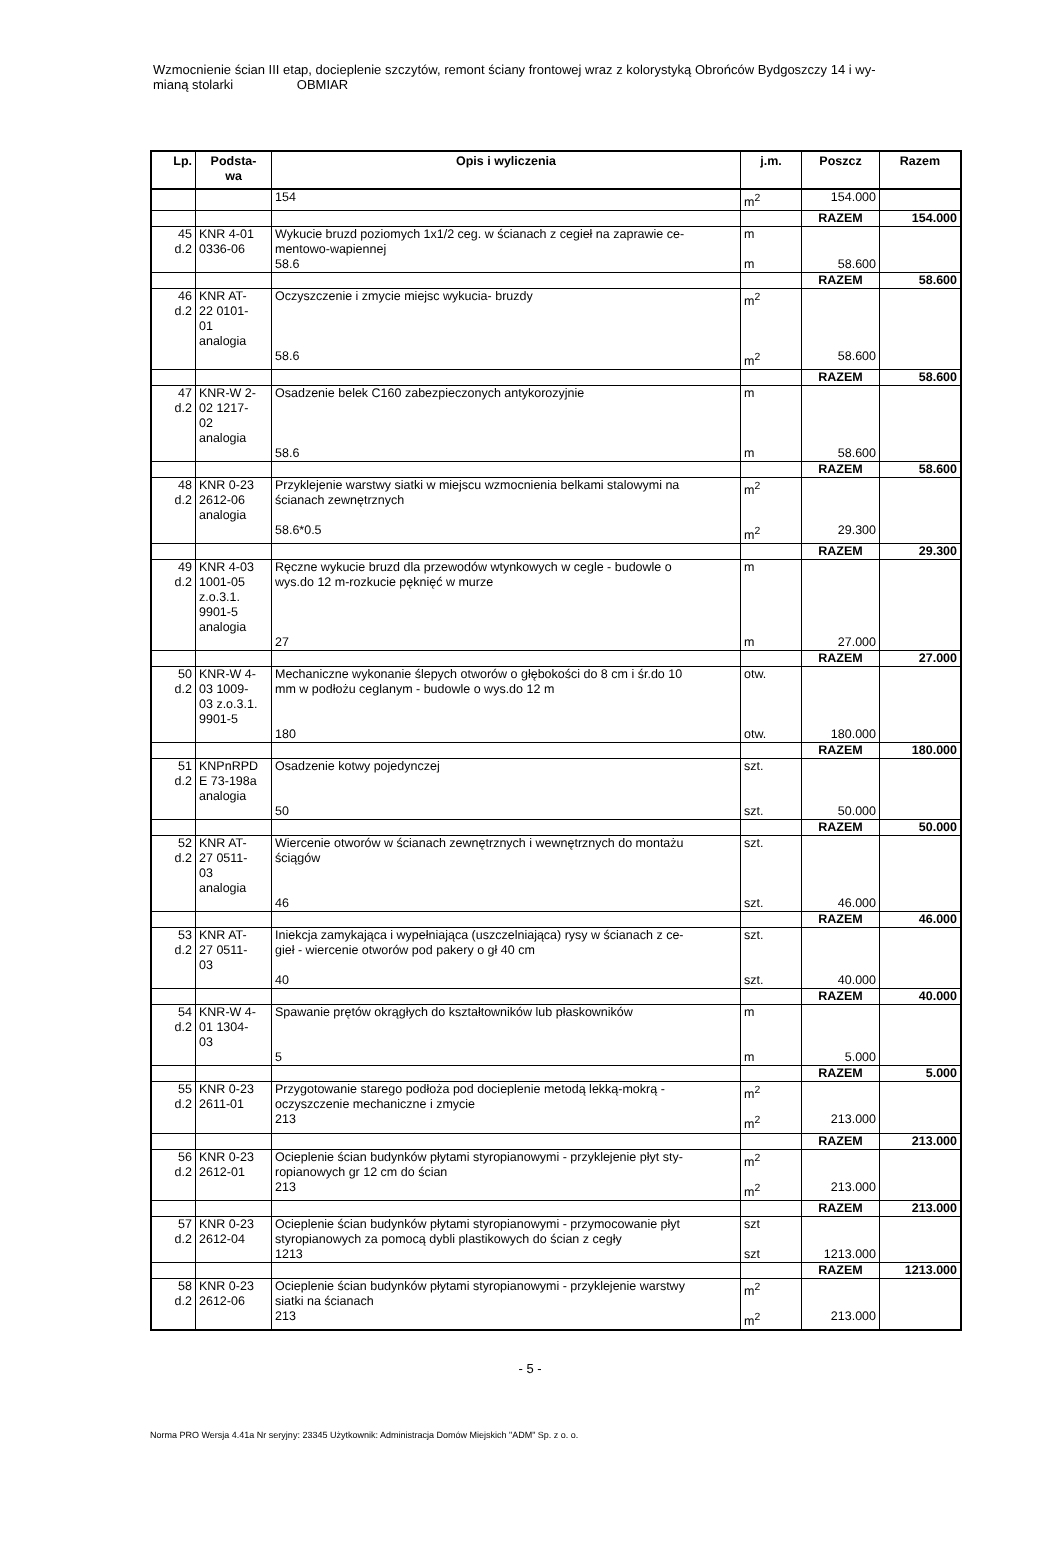Wzmocnienie ścian III etap, docieplenie szczytów, remont ściany frontowej wraz z kolorystyką Obrońców Bydgoszczy 14 i wy-
mianą stolarki OBMIAR
| Lp. | Podsta- wa | Opis i wyliczenia | j.m. | Poszcz | Razem |
| --- | --- | --- | --- | --- | --- |
| | | 154 | m<sup>2</sup> | 154.000 | |
| | | | | RAZEM | 154.000 |
| 45 d.2 | KNR 4-01 0336-06 | Wykucie bruzd poziomych 1x1/2 ceg. w ścianach z cegieł na zaprawie ce- mentowo-wapiennej | m | | |
| | | 58.6 | m | 58.600 | |
| | | | | RAZEM | 58.600 |
| 46 d.2 | KNR AT- 22 0101- 01 analogia | Oczyszczenie i zmycie miejsc wykucia- bruzdy | m<sup>2</sup> | | |
| | | 58.6 | m<sup>2</sup> | 58.600 | |
| | | | | RAZEM | 58.600 |
| 47 d.2 | KNR-W 2- 02 1217- 02 analogia | Osadzenie belek C160 zabezpieczonych antykorozyjnie | m | | |
| | | 58.6 | m | 58.600 | |
| | | | | RAZEM | 58.600 |
| 48 d.2 | KNR 0-23 2612-06 analogia | Przyklejenie warstwy siatki w miejscu wzmocnienia belkami stalowymi na ścianach zewnętrznych | m<sup>2</sup> | | |
| | | 58.6*0.5 | m<sup>2</sup> | 29.300 | |
| | | | | RAZEM | 29.300 |
| 49 d.2 | KNR 4-03 1001-05 z.o.3.1. 9901-5 analogia | Ręczne wykucie bruzd dla przewodów wtynkowych w cegle - budowle o wys.do 12 m-rozkucie pęknięć w murze | m | | |
| | | 27 | m | 27.000 | |
| | | | | RAZEM | 27.000 |
| 50 d.2 | KNR-W 4- 03 1009- 03 z.o.3.1. 9901-5 | Mechaniczne wykonanie ślepych otworów o głębokości do 8 cm i śr.do 10 mm w podłożu ceglanym - budowle o wys.do 12 m | otw. | | |
| | | 180 | otw. | 180.000 | |
| | | | | RAZEM | 180.000 |
| 51 d.2 | KNPnRPD E 73-198a analogia | Osadzenie kotwy pojedynczej | szt. | | |
| | | 50 | szt. | 50.000 | |
| | | | | RAZEM | 50.000 |
| 52 d.2 | KNR AT- 27 0511- 03 analogia | Wiercenie otworów w ścianach zewnętrznych i wewnętrznych do montażu ściągów | szt. | | |
| | | 46 | szt. | 46.000 | |
| | | | | RAZEM | 46.000 |
| 53 d.2 | KNR AT- 27 0511- 03 | Iniekcja zamykająca i wypełniająca (uszczelniająca) rysy w ścianach z ce- gieł - wiercenie otworów pod pakery o gł 40 cm | szt. | | |
| | | 40 | szt. | 40.000 | |
| | | | | RAZEM | 40.000 |
| 54 d.2 | KNR-W 4- 01 1304- 03 | Spawanie prętów okrągłych do kształtowników lub płaskowników | m | | |
| | | 5 | m | 5.000 | |
| | | | | RAZEM | 5.000 |
| 55 d.2 | KNR 0-23 2611-01 | Przygotowanie starego podłoża pod docieplenie metodą lekką-mokrą - oczyszczenie mechaniczne i zmycie | m<sup>2</sup> | | |
| | | 213 | m<sup>2</sup> | 213.000 | |
| | | | | RAZEM | 213.000 |
| 56 d.2 | KNR 0-23 2612-01 | Ocieplenie ścian budynków płytami styropianowymi - przyklejenie płyt sty- ropianowych gr 12 cm do ścian | m<sup>2</sup> | | |
| | | 213 | m<sup>2</sup> | 213.000 | |
| | | | | RAZEM | 213.000 |
| 57 d.2 | KNR 0-23 2612-04 | Ocieplenie ścian budynków płytami styropianowymi - przymocowanie płyt styropianowych za pomocą dybli plastikowych do ścian z cegły | szt | | |
| | | 1213 | szt | 1213.000 | |
| | | | | RAZEM | 1213.000 |
| 58 d.2 | KNR 0-23 2612-06 | Ocieplenie ścian budynków płytami styropianowymi - przyklejenie warstwy siatki na ścianach | m<sup>2</sup> | | |
| | | 213 | m<sup>2</sup> | 213.000 | |
- 5 -
Norma PRO Wersja 4.41a Nr seryjny: 23345 Użytkownik: Administracja Domów Miejskich "ADM" Sp. z o. o.